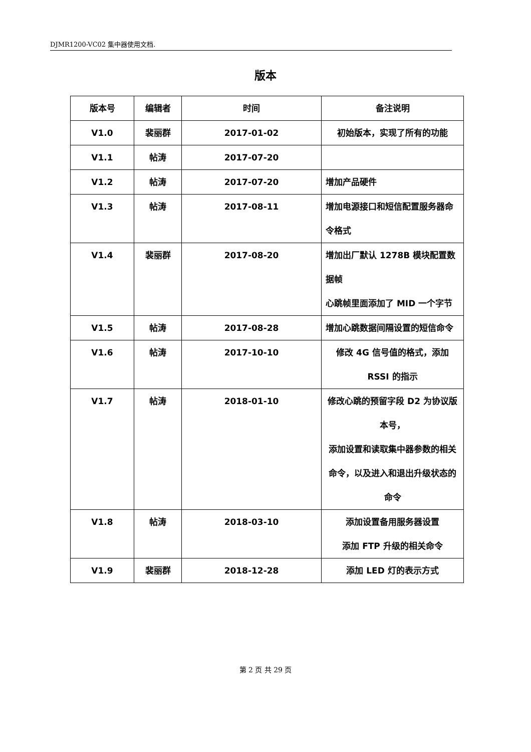DJMR1200-VC02 集中器使用文档.
版本
| 版本号 | 编辑者 | 时间 | 备注说明 |
| --- | --- | --- | --- |
| V1.0 | 裴丽群 | 2017-01-02 | 初始版本，实现了所有的功能 |
| V1.1 | 帖涛 | 2017-07-20 | |
| V1.2 | 帖涛 | 2017-07-20 | 增加产品硬件 |
| V1.3 | 帖涛 | 2017-08-11 | 增加电源接口和短信配置服务器命令格式 |
| V1.4 | 裴丽群 | 2017-08-20 | 增加出厂默认 1278B 模块配置数据帧 心跳帧里面添加了 MID 一个字节 |
| V1.5 | 帖涛 | 2017-08-28 | 增加心跳数据间隔设置的短信命令 |
| V1.6 | 帖涛 | 2017-10-10 | 修改 4G 信号值的格式，添加 RSSI 的指示 |
| V1.7 | 帖涛 | 2018-01-10 | 修改心跳的预留字段 D2 为协议版本号， 添加设置和读取集中器参数的相关命令，以及进入和退出升级状态的命令 |
| V1.8 | 帖涛 | 2018-03-10 | 添加设置备用服务器设置 添加 FTP 升级的相关命令 |
| V1.9 | 裴丽群 | 2018-12-28 | 添加 LED 灯的表示方式 |
第 2 页 共 29 页